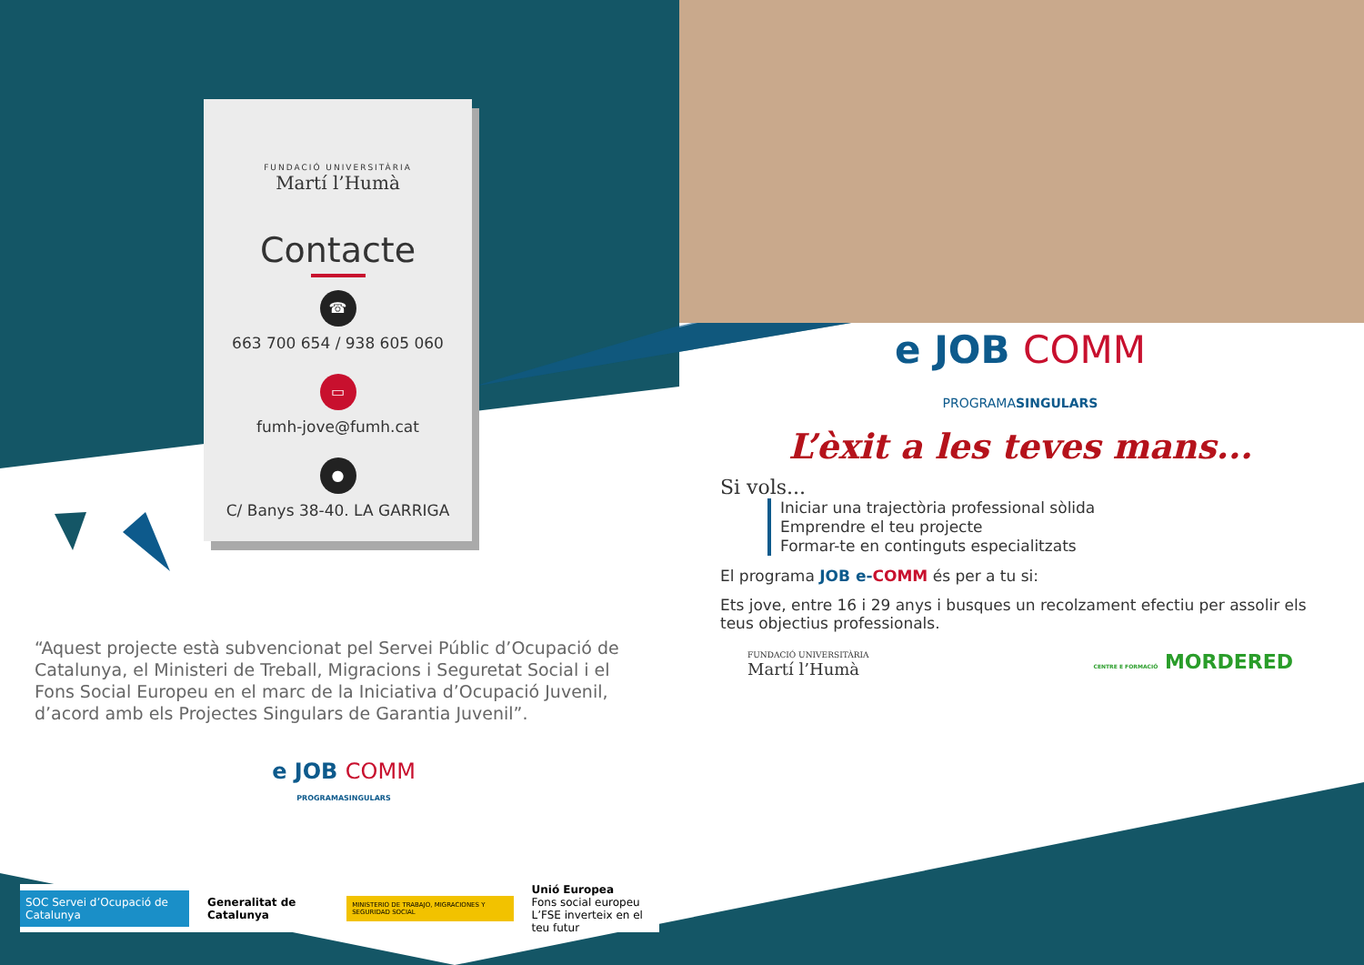FUNDACIÓ UNIVERSITÀRIA
Martí l’Humà
Contacte
☎
663 700 654 / 938 605 060
▭
fumh-jove@fumh.cat
●
C/ Banys 38-40. LA GARRIGA
“Aquest projecte està subvencionat pel Servei Públic d’Ocupació de Catalunya, el Ministeri de Treball, Migracions i Seguretat Social i el Fons Social Europeu en el marc de la Iniciativa d’Ocupació Juvenil, d’acord amb els Projectes Singulars de Garantia Juvenil”.
e JOB COMM
PROGRAMASINGULARS
e JOB COMM
PROGRAMASINGULARS
L’èxit a les teves mans...
Si vols...
Iniciar una trajectòria professional sòlida
Emprendre el teu projecte
Formar-te en continguts especialitzats
El programa JOB e-COMM és per a tu si:
Ets jove, entre 16 i 29 anys i busques un recolzament efectiu per assolir els teus objectius professionals.
FUNDACIÓ UNIVERSITÀRIA
Martí l’Humà
CENTRE E FORMACIÓ MORDERED
SOC Servei d’Ocupació de Catalunya
Generalitat de Catalunya
MINISTERIO DE TRABAJO, MIGRACIONES Y SEGURIDAD SOCIAL
Unió Europea
Fons social europeu
L’FSE inverteix en el teu futur